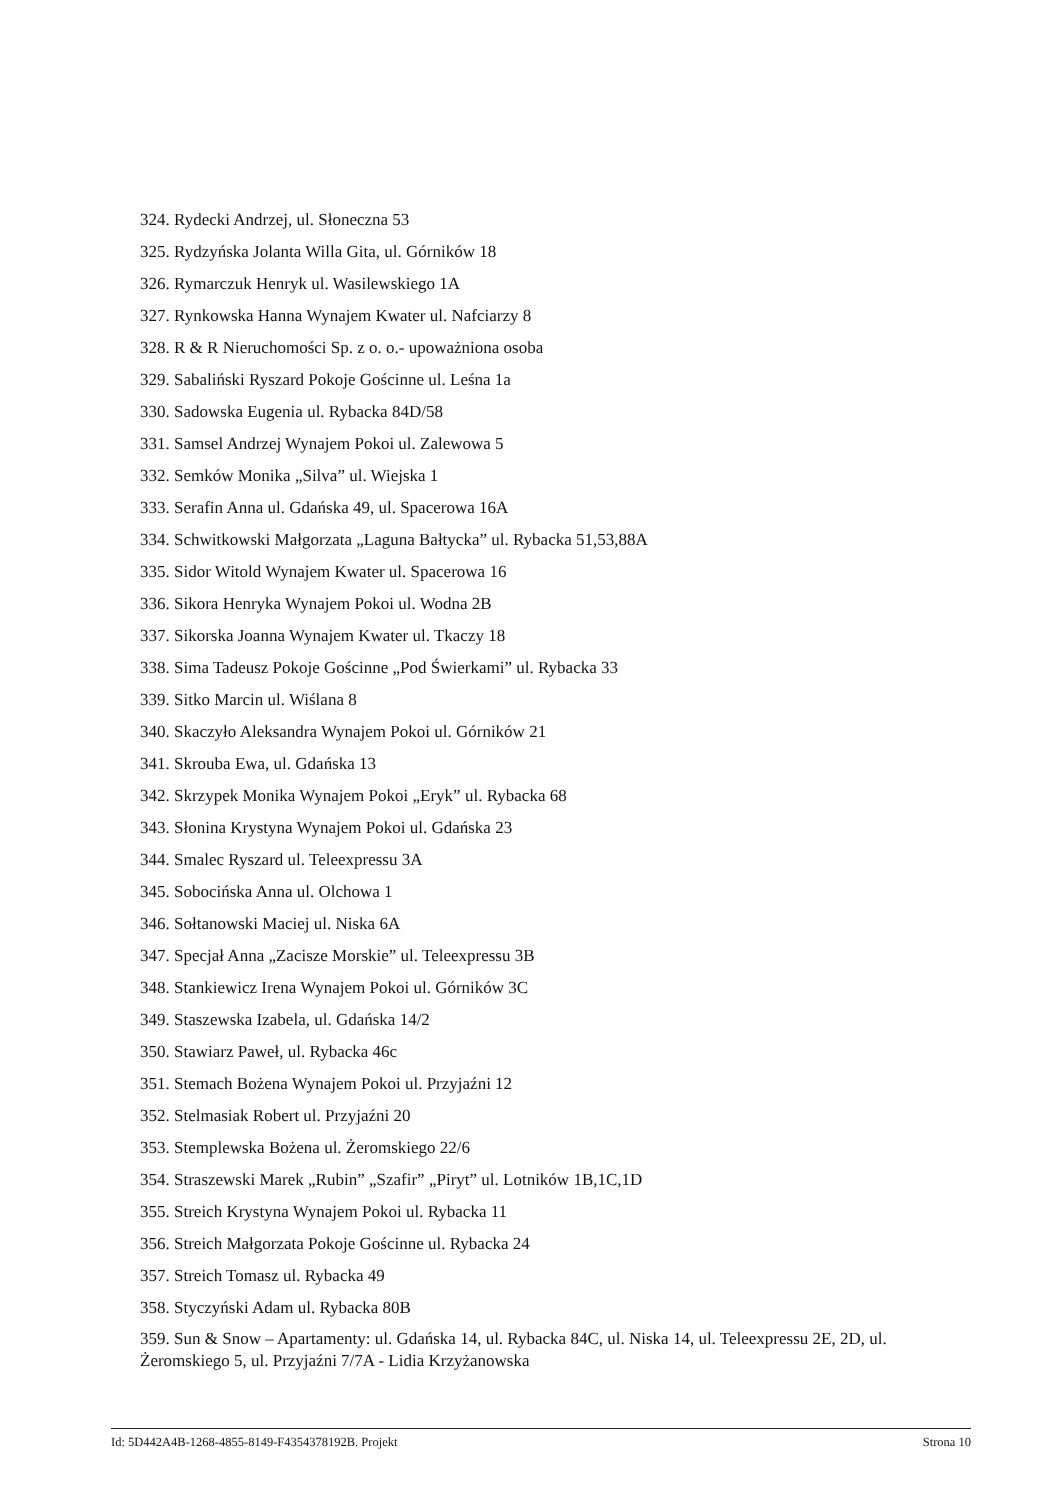324. Rydecki Andrzej, ul. Słoneczna 53
325. Rydzyńska Jolanta Willa Gita, ul. Górników 18
326. Rymarczuk Henryk ul. Wasilewskiego 1A
327. Rynkowska Hanna Wynajem Kwater ul. Nafciarzy 8
328. R & R Nieruchomości Sp. z o. o.- upoważniona osoba
329. Sabaliński Ryszard Pokoje Gościnne ul. Leśna 1a
330. Sadowska Eugenia ul. Rybacka 84D/58
331. Samsel Andrzej Wynajem Pokoi ul. Zalewowa 5
332. Semków Monika „Silva” ul. Wiejska 1
333. Serafin Anna ul. Gdańska 49, ul. Spacerowa 16A
334. Schwitkowski Małgorzata „Laguna Bałtycka” ul. Rybacka 51,53,88A
335. Sidor Witold Wynajem Kwater ul. Spacerowa 16
336. Sikora Henryka Wynajem Pokoi ul. Wodna 2B
337. Sikorska Joanna Wynajem Kwater ul. Tkaczy 18
338. Sima Tadeusz Pokoje Gościnne „Pod Świerkami” ul. Rybacka 33
339. Sitko Marcin ul. Wiślana 8
340. Skaczyło Aleksandra Wynajem Pokoi ul. Górników 21
341. Skrouba Ewa, ul. Gdańska 13
342. Skrzypek Monika Wynajem Pokoi „Eryk” ul. Rybacka 68
343. Słonina Krystyna Wynajem Pokoi ul. Gdańska 23
344. Smalec Ryszard ul. Teleexpressu 3A
345. Sobocińska Anna ul. Olchowa 1
346. Sołtanowski Maciej ul. Niska 6A
347. Specjał Anna „Zacisze Morskie” ul. Teleexpressu 3B
348. Stankiewicz Irena Wynajem Pokoi ul. Górników 3C
349. Staszewska Izabela, ul. Gdańska 14/2
350. Stawiarz Paweł, ul. Rybacka 46c
351. Stemach Bożena Wynajem Pokoi ul. Przyjaźni 12
352. Stelmasiak Robert ul. Przyjaźni 20
353. Stemplewska Bożena ul. Żeromskiego 22/6
354. Straszewski Marek „Rubin” „Szafir” „Piryt” ul. Lotników 1B,1C,1D
355. Streich Krystyna Wynajem Pokoi ul. Rybacka 11
356. Streich Małgorzata Pokoje Gościnne ul. Rybacka 24
357. Streich Tomasz ul. Rybacka 49
358. Styczyński Adam ul. Rybacka 80B
359. Sun & Snow – Apartamenty: ul. Gdańska 14, ul. Rybacka 84C, ul. Niska 14, ul. Teleexpressu 2E, 2D, ul. Żeromskiego 5, ul. Przyjaźni 7/7A - Lidia Krzyżanowska
Id: 5D442A4B-1268-4855-8149-F4354378192B. Projekt Strona 10